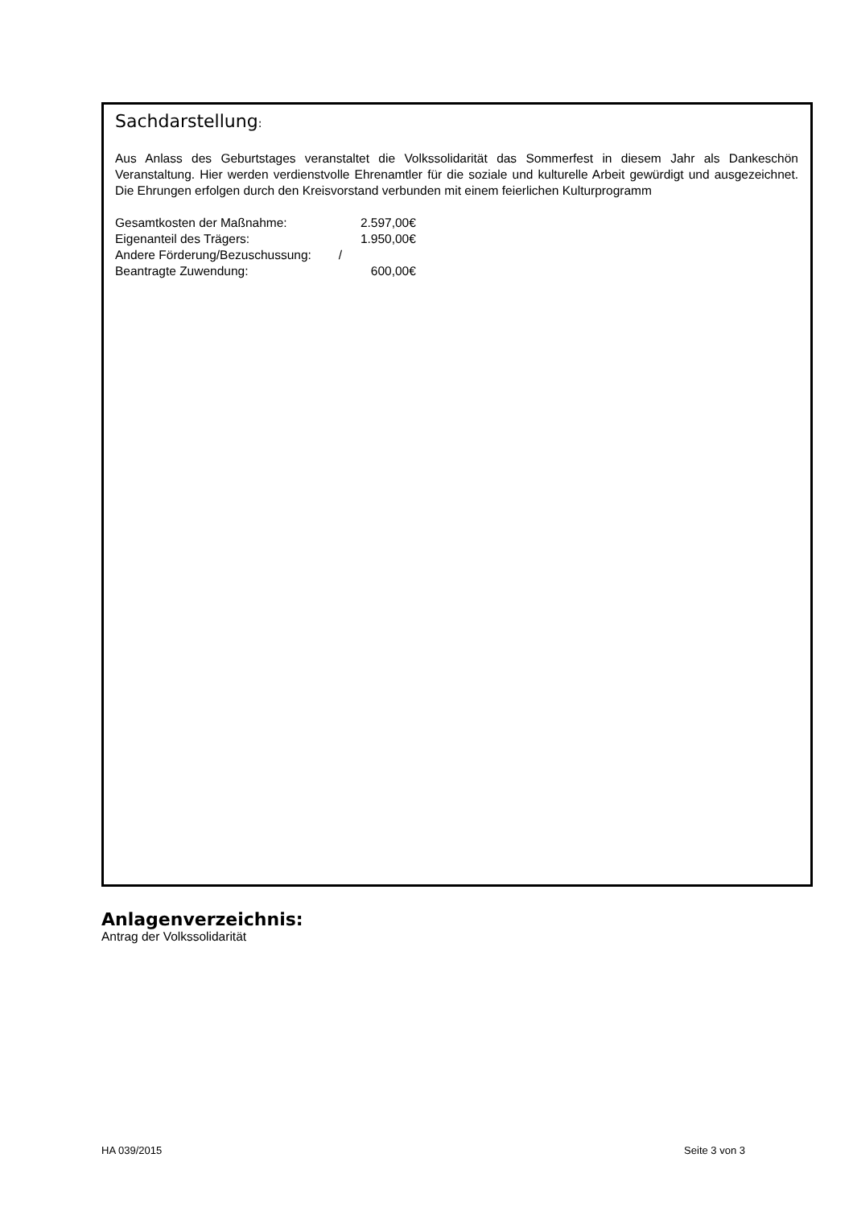Sachdarstellung:
Aus Anlass des Geburtstages veranstaltet die Volkssolidarität das Sommerfest in diesem Jahr als Dankeschön Veranstaltung. Hier werden verdienstvolle Ehrenamtler für die soziale und kulturelle Arbeit gewürdigt und ausgezeichnet. Die Ehrungen erfolgen durch den Kreisvorstand verbunden mit einem feierlichen Kulturprogramm
| Gesamtkosten der Maßnahme: | 2.597,00€ |
| Eigenanteil des Trägers: | 1.950,00€ |
| Andere Förderung/Bezuschussung: | / |
| Beantragte Zuwendung: | 600,00€ |
Anlagenverzeichnis:
Antrag der Volkssolidarität
HA 039/2015 Seite 3 von 3